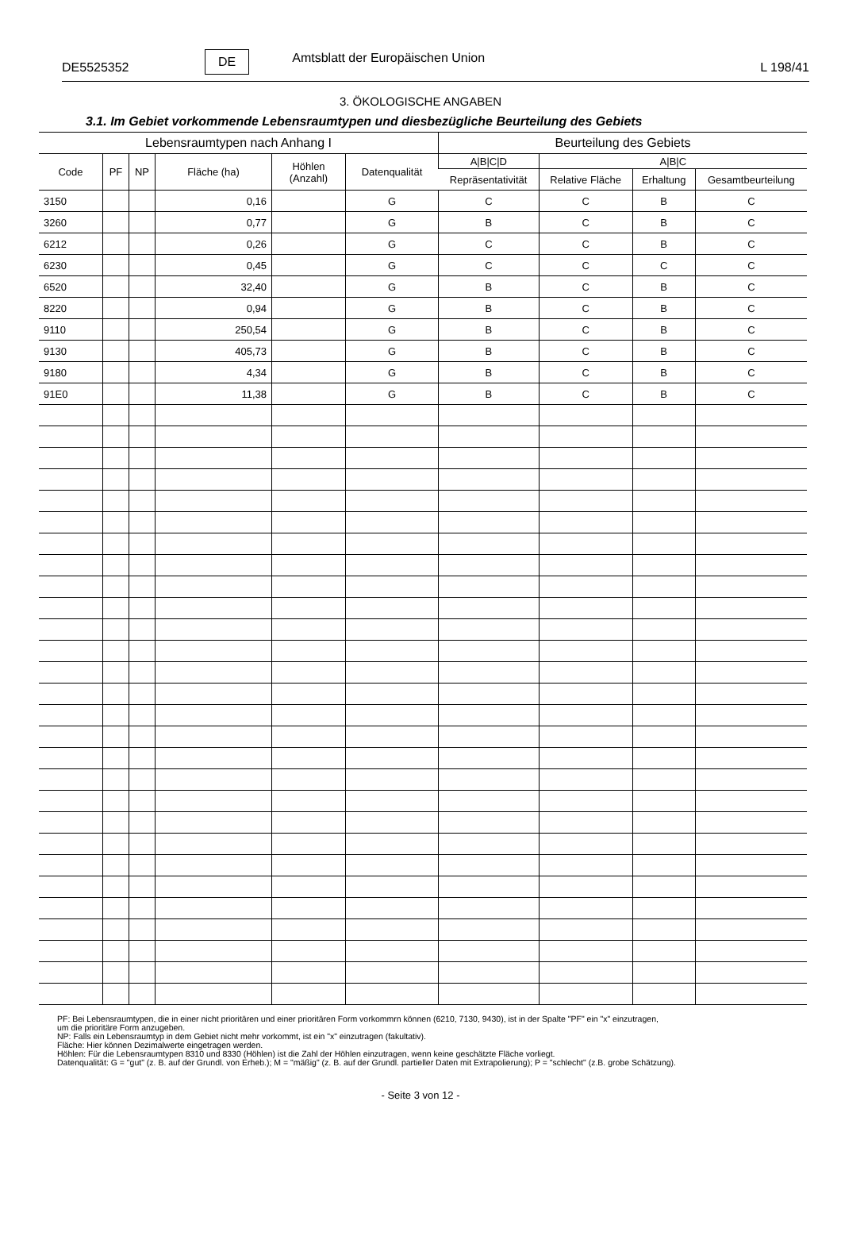DE5525352 DE Amtsblatt der Europäischen Union L 198/41
3. ÖKOLOGISCHE ANGABEN
3.1. Im Gebiet vorkommende Lebensraumtypen und diesbezügliche Beurteilung des Gebiets
| Lebensraumtypen nach Anhang I | | | | | | Beurteilung des Gebiets | | | |
| --- | --- | --- | --- | --- | --- | --- | --- | --- | --- |
| Code | PF | NP | Fläche (ha) | Höhlen (Anzahl) | Datenqualität | A/B/C/D | A/B/C | | |
| | | | | | | Repräsentativität | Relative Fläche | Erhaltung | Gesamtbeurteilung |
| 3150 | | | 0,16 | | G | C | C | B | C |
| 3260 | | | 0,77 | | G | B | C | B | C |
| 6212 | | | 0,26 | | G | C | C | B | C |
| 6230 | | | 0,45 | | G | C | C | C | C |
| 6520 | | | 32,40 | | G | B | C | B | C |
| 8220 | | | 0,94 | | G | B | C | B | C |
| 9110 | | | 250,54 | | G | B | C | B | C |
| 9130 | | | 405,73 | | G | B | C | B | C |
| 9180 | | | 4,34 | | G | B | C | B | C |
| 91E0 | | | 11,38 | | G | B | C | B | C |
PF: Bei Lebensraumtypen, die in einer nicht prioritären und einer prioritären Form vorkommrn können (6210, 7130, 9430), ist in der Spalte "PF" ein "x" einzutragen,
um die prioritäre Form anzugeben.
NP: Falls ein Lebensraumtyp in dem Gebiet nicht mehr vorkommt, ist ein "x" einzutragen (fakultativ).
Fläche: Hier können Dezimalwerte eingetragen werden.
Höhlen: Für die Lebensraumtypen 8310 und 8330 (Höhlen) ist die Zahl der Höhlen einzutragen, wenn keine geschätzte Fläche vorliegt.
Datenqualität: G = "gut" (z. B. auf der Grundl. von Erheb.); M = "mäßig" (z. B. auf der Grundl. partieller Daten mit Extrapolierung); P = "schlecht" (z.B. grobe Schätzung).
- Seite 3 von 12 -